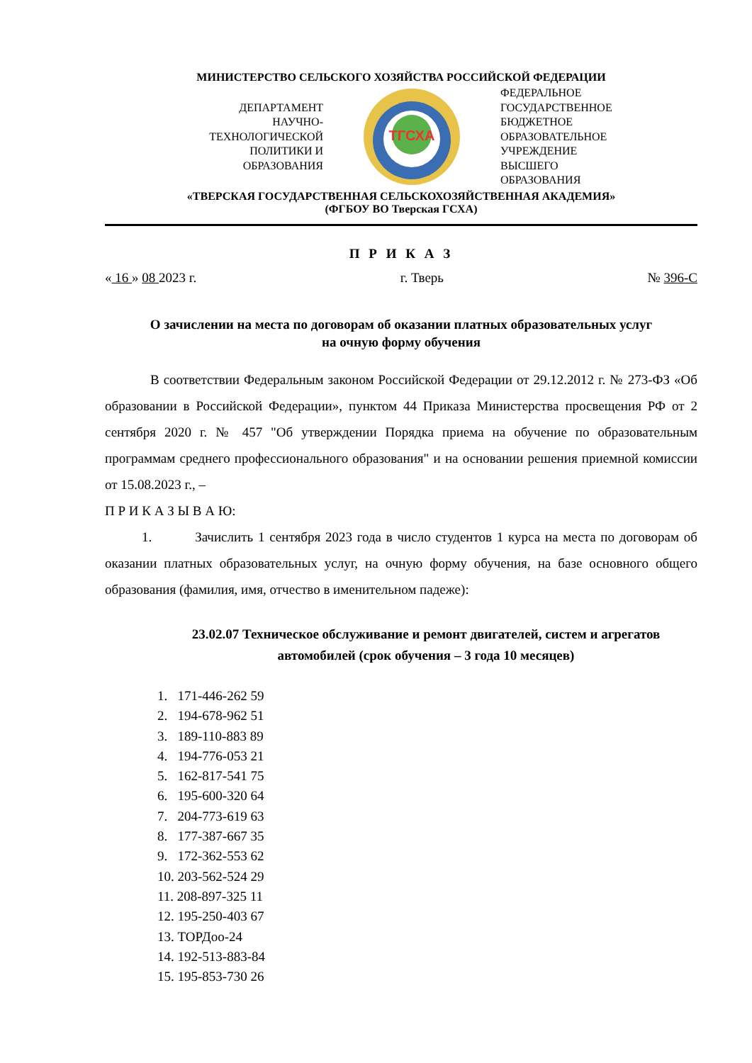МИНИСТЕРСТВО СЕЛЬСКОГО ХОЗЯЙСТВА РОССИЙСКОЙ ФЕДЕРАЦИИ
ДЕПАРТАМЕНТ
НАУЧНО-
ТЕХНОЛОГИЧЕСКОЙ
ПОЛИТИКИ И
ОБРАЗОВАНИЯ
ТГСХА
ФЕДЕРАЛЬНОЕ
ГОСУДАРСТВЕННОЕ
БЮДЖЕТНОЕ
ОБРАЗОВАТЕЛЬНОЕ
УЧРЕЖДЕНИЕ
ВЫСШЕГО
ОБРАЗОВАНИЯ
«ТВЕРСКАЯ ГОСУДАРСТВЕННАЯ СЕЛЬСКОХОЗЯЙСТВЕННАЯ АКАДЕМИЯ»
(ФГБОУ ВО Тверская ГСХА)
П Р И К А З
« 16 » 08 2023 г. г. Тверь № 396-С
О зачислении на места по договорам об оказании платных образовательных услуг
на очную форму обучения
В соответствии Федеральным законом Российской Федерации от 29.12.2012 г. № 273-ФЗ «Об образовании в Российской Федерации», пунктом 44 Приказа Министерства просвещения РФ от 2 сентября 2020 г. № 457 "Об утверждении Порядка приема на обучение по образовательным программам среднего профессионального образования" и на основании решения приемной комиссии от 15.08.2023 г., –
П Р И К А З Ы В А Ю:
1. Зачислить 1 сентября 2023 года в число студентов 1 курса на места по договорам об оказании платных образовательных услуг, на очную форму обучения, на базе основного общего образования (фамилия, имя, отчество в именительном падеже):
23.02.07 Техническое обслуживание и ремонт двигателей, систем и агрегатов автомобилей (срок обучения – 3 года 10 месяцев)
1. 171-446-262 59
2. 194-678-962 51
3. 189-110-883 89
4. 194-776-053 21
5. 162-817-541 75
6. 195-600-320 64
7. 204-773-619 63
8. 177-387-667 35
9. 172-362-553 62
10. 203-562-524 29
11. 208-897-325 11
12. 195-250-403 67
13. ТОРДоо-24
14. 192-513-883-84
15. 195-853-730 26